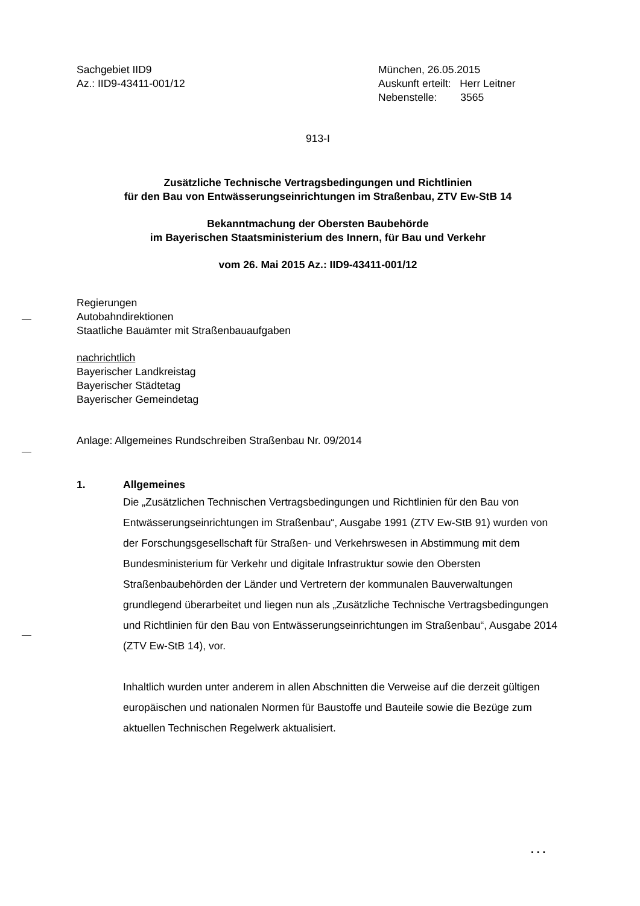Sachgebiet IID9
Az.: IID9-43411-001/12
München, 26.05.2015
Auskunft erteilt: Herr Leitner
Nebenstelle: 3565
913-I
Zusätzliche Technische Vertragsbedingungen und Richtlinien
für den Bau von Entwässerungseinrichtungen im Straßenbau, ZTV Ew-StB 14
Bekanntmachung der Obersten Baubehörde
im Bayerischen Staatsministerium des Innern, für Bau und Verkehr
vom 26. Mai 2015 Az.: IID9-43411-001/12
Regierungen
Autobahndirektionen
Staatliche Bauämter mit Straßenbauaufgaben
nachrichtlich
Bayerischer Landkreistag
Bayerischer Städtetag
Bayerischer Gemeindetag
Anlage: Allgemeines Rundschreiben Straßenbau Nr. 09/2014
1. Allgemeines
Die „Zusätzlichen Technischen Vertragsbedingungen und Richtlinien für den Bau von Entwässerungseinrichtungen im Straßenbau“, Ausgabe 1991 (ZTV Ew-StB 91) wurden von der Forschungsgesellschaft für Straßen- und Verkehrswesen in Abstimmung mit dem Bundesministerium für Verkehr und digitale Infrastruktur sowie den Obersten Straßenbaubehörden der Länder und Vertretern der kommunalen Bauverwaltungen grundlegend überarbeitet und liegen nun als „Zusätzliche Technische Vertragsbedingungen und Richtlinien für den Bau von Entwässerungseinrichtungen im Straßenbau“, Ausgabe 2014 (ZTV Ew-StB 14), vor.
Inhaltlich wurden unter anderem in allen Abschnitten die Verweise auf die derzeit gültigen europäischen und nationalen Normen für Baustoffe und Bauteile sowie die Bezüge zum aktuellen Technischen Regelwerk aktualisiert.
. . .